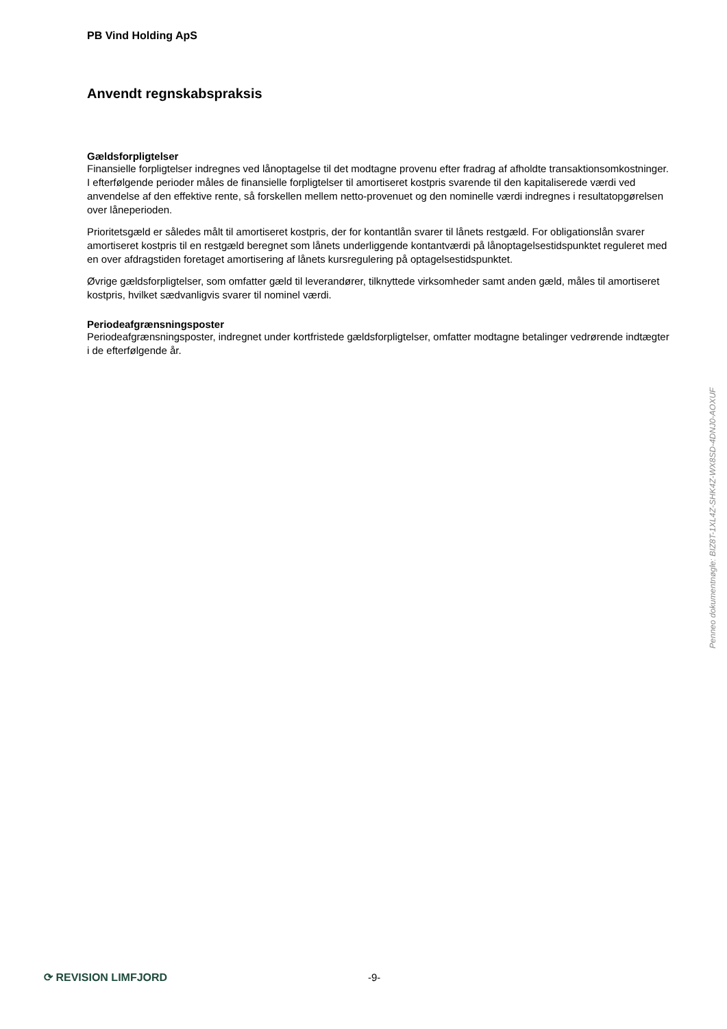PB Vind Holding ApS
Anvendt regnskabspraksis
Gældsforpligtelser
Finansielle forpligtelser indregnes ved lånoptagelse til det modtagne provenu efter fradrag af afholdte transaktionsomkostninger. I efterfølgende perioder måles de finansielle forpligtelser til amortiseret kostpris svarende til den kapitaliserede værdi ved anvendelse af den effektive rente, så forskellen mellem netto-provenuet og den nominelle værdi indregnes i resultatopgørelsen over låneperioden.
Prioritetsgæld er således målt til amortiseret kostpris, der for kontantlån svarer til lånets restgæld. For obligationslån svarer amortiseret kostpris til en restgæld beregnet som lånets underliggende kontantværdi på lånoptagelsestidspunktet reguleret med en over afdragstiden foretaget amortisering af lånets kursregulering på optagelsestidspunktet.
Øvrige gældsforpligtelser, som omfatter gæld til leverandører, tilknyttede virksomheder samt anden gæld, måles til amortiseret kostpris, hvilket sædvanligvis svarer til nominel værdi.
Periodeafgrænsningsposter
Periodeafgrænsningsposter, indregnet under kortfristede gældsforpligtelser, omfatter modtagne betalinger vedrørende indtægter i de efterfølgende år.
Penneo dokumentnøgle: BIZ8T-1XL4Z-SHK4Z-WX8SD-4DNJ0-AOXUF
⟳ REVISION LIMFJORD -9-